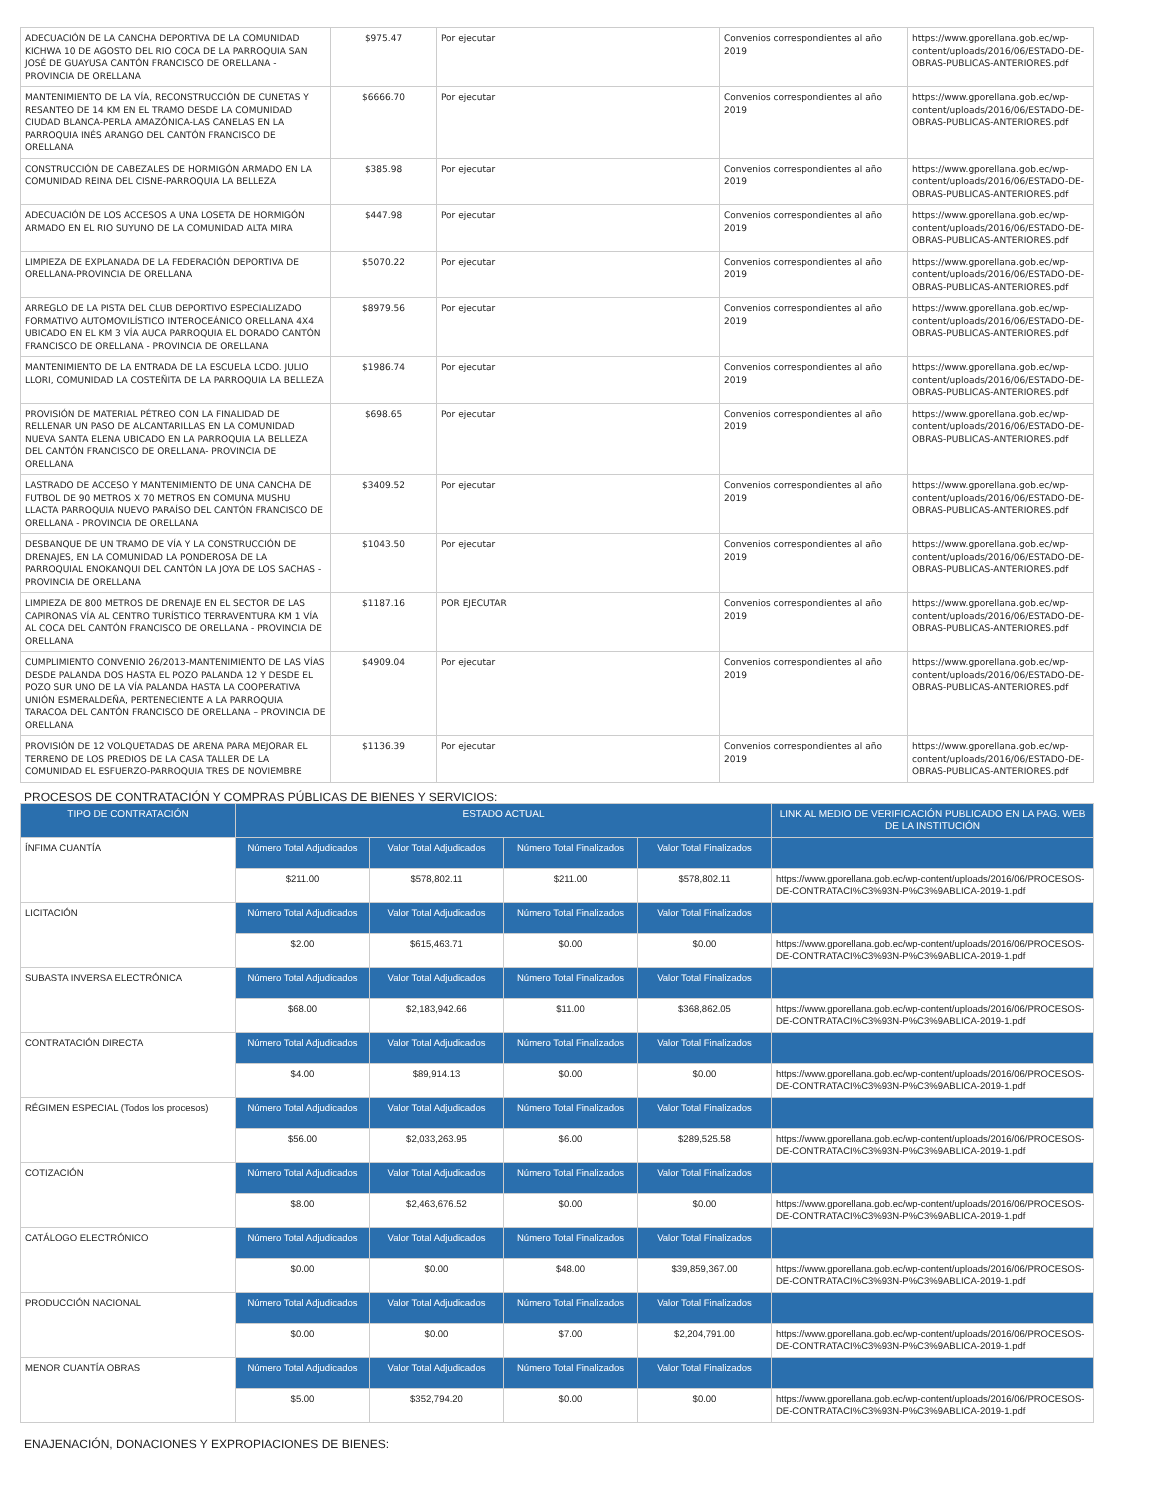| ADECUACIÓN DE LA CANCHA DEPORTIVA DE LA COMUNIDAD KICHWA 10 DE AGOSTO DEL RIO COCA DE LA PARROQUIA SAN JOSÉ DE GUAYUSA CANTÓN FRANCISCO DE ORELLANA - PROVINCIA DE ORELLANA | $975.47 | Por ejecutar | Convenios correspondientes al año 2019 | https://www.gporellana.gob.ec/wp-content/uploads/2016/06/ESTADO-DE-OBRAS-PUBLICAS-ANTERIORES.pdf |
| MANTENIMIENTO DE LA VÍA, RECONSTRUCCIÓN DE CUNETAS Y RESANTEO DE 14 KM EN EL TRAMO DESDE LA COMUNIDAD CIUDAD BLANCA-PERLA AMAZÓNICA-LAS CANELAS EN LA PARROQUIA INÉS ARANGO DEL CANTÓN FRANCISCO DE ORELLANA | $6666.70 | Por ejecutar | Convenios correspondientes al año 2019 | https://www.gporellana.gob.ec/wp-content/uploads/2016/06/ESTADO-DE-OBRAS-PUBLICAS-ANTERIORES.pdf |
| CONSTRUCCIÓN DE CABEZALES DE HORMIGÓN ARMADO EN LA COMUNIDAD REINA DEL CISNE-PARROQUIA LA BELLEZA | $385.98 | Por ejecutar | Convenios correspondientes al año 2019 | https://www.gporellana.gob.ec/wp-content/uploads/2016/06/ESTADO-DE-OBRAS-PUBLICAS-ANTERIORES.pdf |
| ADECUACIÓN DE LOS ACCESOS A UNA LOSETA DE HORMIGÓN ARMADO EN EL RIO SUYUNO DE LA COMUNIDAD ALTA MIRA | $447.98 | Por ejecutar | Convenios correspondientes al año 2019 | https://www.gporellana.gob.ec/wp-content/uploads/2016/06/ESTADO-DE-OBRAS-PUBLICAS-ANTERIORES.pdf |
| LIMPIEZA DE EXPLANADA DE LA FEDERACIÓN DEPORTIVA DE ORELLANA-PROVINCIA DE ORELLANA | $5070.22 | Por ejecutar | Convenios correspondientes al año 2019 | https://www.gporellana.gob.ec/wp-content/uploads/2016/06/ESTADO-DE-OBRAS-PUBLICAS-ANTERIORES.pdf |
| ARREGLO DE LA PISTA DEL CLUB DEPORTIVO ESPECIALIZADO FORMATIVO AUTOMOVILÍSTICO INTEROCEÁNICO ORELLANA 4X4 UBICADO EN EL KM 3 VÍA AUCA PARROQUIA EL DORADO CANTÓN FRANCISCO DE ORELLANA - PROVINCIA DE ORELLANA | $8979.56 | Por ejecutar | Convenios correspondientes al año 2019 | https://www.gporellana.gob.ec/wp-content/uploads/2016/06/ESTADO-DE-OBRAS-PUBLICAS-ANTERIORES.pdf |
| MANTENIMIENTO DE LA ENTRADA DE LA ESCUELA LCDO. JULIO LLORI, COMUNIDAD LA COSTEÑITA DE LA PARROQUIA LA BELLEZA | $1986.74 | Por ejecutar | Convenios correspondientes al año 2019 | https://www.gporellana.gob.ec/wp-content/uploads/2016/06/ESTADO-DE-OBRAS-PUBLICAS-ANTERIORES.pdf |
| PROVISIÓN DE MATERIAL PÉTREO CON LA FINALIDAD DE RELLENAR UN PASO DE ALCANTARILLAS EN LA COMUNIDAD NUEVA SANTA ELENA UBICADO EN LA PARROQUIA LA BELLEZA DEL CANTÓN FRANCISCO DE ORELLANA- PROVINCIA DE ORELLANA | $698.65 | Por ejecutar | Convenios correspondientes al año 2019 | https://www.gporellana.gob.ec/wp-content/uploads/2016/06/ESTADO-DE-OBRAS-PUBLICAS-ANTERIORES.pdf |
| LASTRADO DE ACCESO Y MANTENIMIENTO DE UNA CANCHA DE FUTBOL DE 90 METROS X 70 METROS EN COMUNA MUSHU LLACTA PARROQUIA NUEVO PARAÍSO DEL CANTÓN FRANCISCO DE ORELLANA - PROVINCIA DE ORELLANA | $3409.52 | Por ejecutar | Convenios correspondientes al año 2019 | https://www.gporellana.gob.ec/wp-content/uploads/2016/06/ESTADO-DE-OBRAS-PUBLICAS-ANTERIORES.pdf |
| DESBANQUE DE UN TRAMO DE VÍA Y LA CONSTRUCCIÓN DE DRENAJES, EN LA COMUNIDAD LA PONDEROSA DE LA PARROQUIAL ENOKANQUI DEL CANTÓN LA JOYA DE LOS SACHAS -PROVINCIA DE ORELLANA | $1043.50 | Por ejecutar | Convenios correspondientes al año 2019 | https://www.gporellana.gob.ec/wp-content/uploads/2016/06/ESTADO-DE-OBRAS-PUBLICAS-ANTERIORES.pdf |
| LIMPIEZA DE 800 METROS DE DRENAJE EN EL SECTOR DE LAS CAPIRONAS VÍA AL CENTRO TURÍSTICO TERRAVENTURA KM 1 VÍA AL COCA DEL CANTÓN FRANCISCO DE ORELLANA - PROVINCIA DE ORELLANA | $1187.16 | POR EJECUTAR | Convenios correspondientes al año 2019 | https://www.gporellana.gob.ec/wp-content/uploads/2016/06/ESTADO-DE-OBRAS-PUBLICAS-ANTERIORES.pdf |
| CUMPLIMIENTO CONVENIO 26/2013-MANTENIMIENTO DE LAS VÍAS DESDE PALANDA DOS HASTA EL POZO PALANDA 12 Y DESDE EL POZO SUR UNO DE LA VÍA PALANDA HASTA LA COOPERATIVA UNIÓN ESMERALDEÑA, PERTENECIENTE A LA PARROQUIA TARACOA DEL CANTÓN FRANCISCO DE ORELLANA – PROVINCIA DE ORELLANA | $4909.04 | Por ejecutar | Convenios correspondientes al año 2019 | https://www.gporellana.gob.ec/wp-content/uploads/2016/06/ESTADO-DE-OBRAS-PUBLICAS-ANTERIORES.pdf |
| PROVISIÓN DE 12 VOLQUETADAS DE ARENA PARA MEJORAR EL TERRENO DE LOS PREDIOS DE LA CASA TALLER DE LA COMUNIDAD EL ESFUERZO-PARROQUIA TRES DE NOVIEMBRE | $1136.39 | Por ejecutar | Convenios correspondientes al año 2019 | https://www.gporellana.gob.ec/wp-content/uploads/2016/06/ESTADO-DE-OBRAS-PUBLICAS-ANTERIORES.pdf |
PROCESOS DE CONTRATACIÓN Y COMPRAS PÚBLICAS DE BIENES Y SERVICIOS:
| TIPO DE CONTRATACIÓN | ESTADO ACTUAL | | | | LINK AL MEDIO DE VERIFICACIÓN PUBLICADO EN LA PAG. WEB DE LA INSTITUCIÓN |
| --- | --- | --- | --- | --- | --- |
| ÍNFIMA CUANTÍA | Número Total Adjudicados | Valor Total Adjudicados | Número Total Finalizados | Valor Total Finalizados | |
| | $211.00 | $578,802.11 | $211.00 | $578,802.11 | https://www.gporellana.gob.ec/wp-content/uploads/2016/06/PROCESOS-DE-CONTRATACI%C3%93N-P%C3%9ABLICA-2019-1.pdf |
| LICITACIÓN | Número Total Adjudicados | Valor Total Adjudicados | Número Total Finalizados | Valor Total Finalizados | |
| | $2.00 | $615,463.71 | $0.00 | $0.00 | https://www.gporellana.gob.ec/wp-content/uploads/2016/06/PROCESOS-DE-CONTRATACI%C3%93N-P%C3%9ABLICA-2019-1.pdf |
| SUBASTA INVERSA ELECTRÓNICA | Número Total Adjudicados | Valor Total Adjudicados | Número Total Finalizados | Valor Total Finalizados | |
| | $68.00 | $2,183,942.66 | $11.00 | $368,862.05 | https://www.gporellana.gob.ec/wp-content/uploads/2016/06/PROCESOS-DE-CONTRATACI%C3%93N-P%C3%9ABLICA-2019-1.pdf |
| CONTRATACIÓN DIRECTA | Número Total Adjudicados | Valor Total Adjudicados | Número Total Finalizados | Valor Total Finalizados | |
| | $4.00 | $89,914.13 | $0.00 | $0.00 | https://www.gporellana.gob.ec/wp-content/uploads/2016/06/PROCESOS-DE-CONTRATACI%C3%93N-P%C3%9ABLICA-2019-1.pdf |
| RÉGIMEN ESPECIAL (Todos los procesos) | Número Total Adjudicados | Valor Total Adjudicados | Número Total Finalizados | Valor Total Finalizados | |
| | $56.00 | $2,033,263.95 | $6.00 | $289,525.58 | https://www.gporellana.gob.ec/wp-content/uploads/2016/06/PROCESOS-DE-CONTRATACI%C3%93N-P%C3%9ABLICA-2019-1.pdf |
| COTIZACIÓN | Número Total Adjudicados | Valor Total Adjudicados | Número Total Finalizados | Valor Total Finalizados | |
| | $8.00 | $2,463,676.52 | $0.00 | $0.00 | https://www.gporellana.gob.ec/wp-content/uploads/2016/06/PROCESOS-DE-CONTRATACI%C3%93N-P%C3%9ABLICA-2019-1.pdf |
| CATÁLOGO ELECTRÓNICO | Número Total Adjudicados | Valor Total Adjudicados | Número Total Finalizados | Valor Total Finalizados | |
| | $0.00 | $0.00 | $48.00 | $39,859,367.00 | https://www.gporellana.gob.ec/wp-content/uploads/2016/06/PROCESOS-DE-CONTRATACI%C3%93N-P%C3%9ABLICA-2019-1.pdf |
| PRODUCCIÓN NACIONAL | Número Total Adjudicados | Valor Total Adjudicados | Número Total Finalizados | Valor Total Finalizados | |
| | $0.00 | $0.00 | $7.00 | $2,204,791.00 | https://www.gporellana.gob.ec/wp-content/uploads/2016/06/PROCESOS-DE-CONTRATACI%C3%93N-P%C3%9ABLICA-2019-1.pdf |
| MENOR CUANTÍA OBRAS | Número Total Adjudicados | Valor Total Adjudicados | Número Total Finalizados | Valor Total Finalizados | |
| | $5.00 | $352,794.20 | $0.00 | $0.00 | https://www.gporellana.gob.ec/wp-content/uploads/2016/06/PROCESOS-DE-CONTRATACI%C3%93N-P%C3%9ABLICA-2019-1.pdf |
ENAJENACIÓN, DONACIONES Y EXPROPIACIONES DE BIENES: